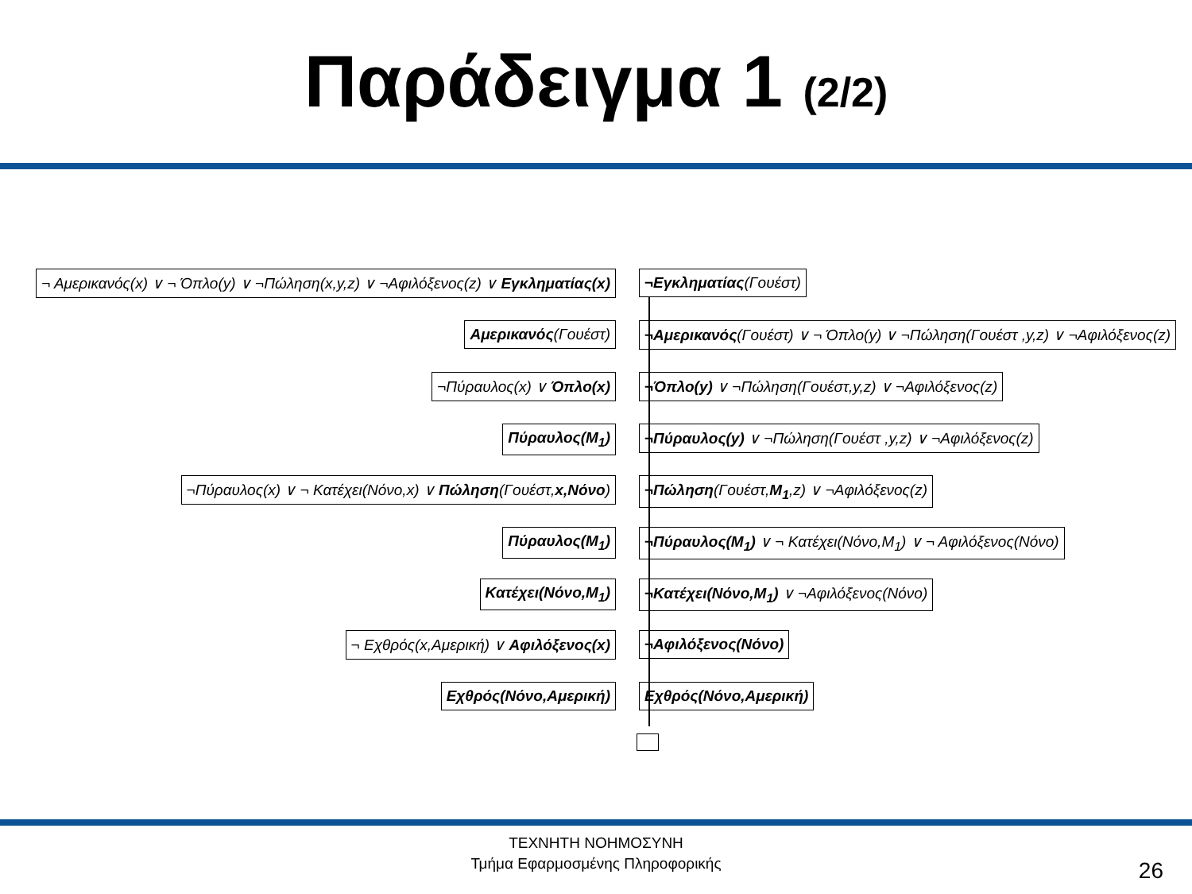Παράδειγμα 1 (2/2)
¬ Αμερικανός(x) ∨ ¬ Όπλο(y) ∨ ¬Πώληση(x,y,z) ∨ ¬Αφιλόξενος(z) ∨ Εγκληματίας(x) ¬Εγκληματίας(Γουέστ)
Αμερικανός(Γουέστ) ¬Αμερικανός(Γουέστ) ∨ ¬ Όπλο(y) ∨ ¬Πώληση(Γουέστ ,y,z) ∨ ¬Αφιλόξενος(z)
¬Πύραυλος(x) ∨ Όπλο(x) ¬Όπλο(y) ∨ ¬Πώληση(Γουέστ,y,z) ∨ ¬Αφιλόξενος(z)
Πύραυλος(M<sub>1</sub>) ¬Πύραυλος(y) ∨ ¬Πώληση(Γουέστ ,y,z) ∨ ¬Αφιλόξενος(z)
¬Πύραυλος(x) ∨ ¬ Κατέχει(Νόνο,x) ∨ Πώληση(Γουέστ,x,Νόνο) ¬Πώληση(Γουέστ,M<sub>1</sub>,z) ∨ ¬Αφιλόξενος(z)
Πύραυλος(M<sub>1</sub>) ¬Πύραυλος(M<sub>1</sub>) ∨ ¬ Κατέχει(Νόνο,M<sub>1</sub>) ∨ ¬ Αφιλόξενος(Νόνο)
Κατέχει(Νόνο,M<sub>1</sub>) ¬Κατέχει(Νόνο,M<sub>1</sub>) ∨ ¬Αφιλόξενος(Νόνο)
¬ Εχθρός(x,Αμερική) ∨ Αφιλόξενος(x) ¬Αφιλόξενος(Νόνο)
Εχθρός(Νόνο,Αμερική) Εχθρός(Νόνο,Αμερική)
ΤΕΧΝΗΤΗ ΝΟΗΜΟΣΥΝΗ
Τμήμα Εφαρμοσμένης Πληροφορικής
26